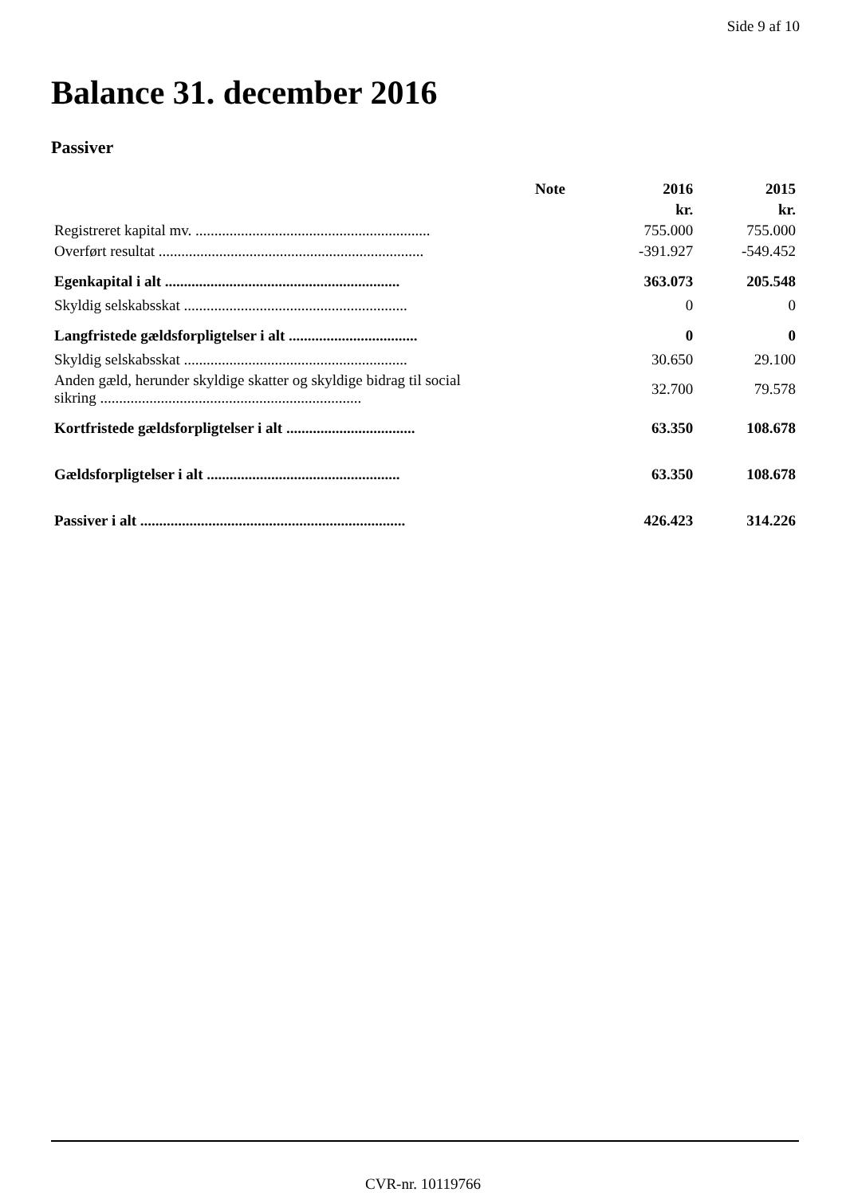Side 9 af 10
Balance 31. december 2016
Passiver
| | Note | 2016 | 2015 |
| --- | --- | --- | --- |
| | | kr. | kr. |
| Registreret kapital mv. .............................................................. | | 755.000 | 755.000 |
| Overført resultat ...................................................................... | | -391.927 | -549.452 |
| Egenkapital i alt .............................................................. | | 363.073 | 205.548 |
| Skyldig selskabsskat ........................................................... | | 0 | 0 |
| Langfristede gældsforpligtelser i alt .................................. | | 0 | 0 |
| Skyldig selskabsskat ........................................................... | | 30.650 | 29.100 |
| Anden gæld, herunder skyldige skatter og skyldige bidrag til social sikring ..................................................................... | | 32.700 | 79.578 |
| Kortfristede gældsforpligtelser i alt .................................. | | 63.350 | 108.678 |
| Gældsforpligtelser i alt ................................................... | | 63.350 | 108.678 |
| Passiver i alt ...................................................................... | | 426.423 | 314.226 |
CVR-nr. 10119766